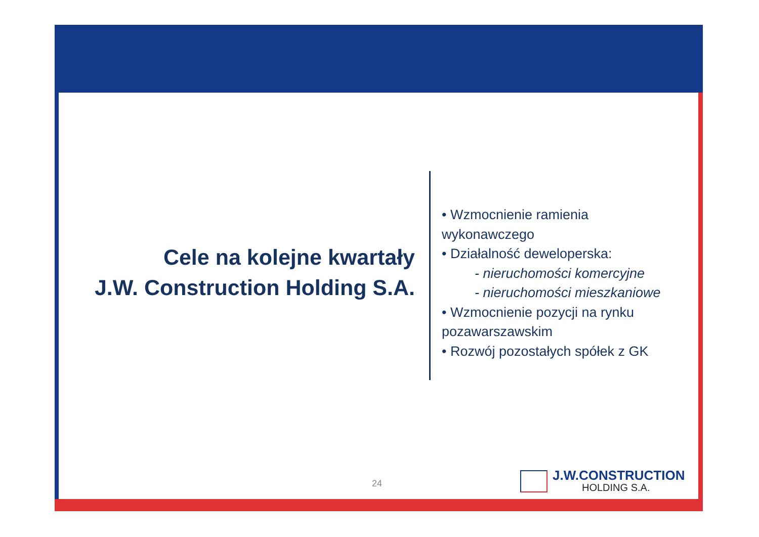Cele na kolejne kwartały
J.W. Construction Holding S.A.
• Wzmocnienie ramienia wykonawczego
• Działalność deweloperska:
- nieruchomości komercyjne
- nieruchomości mieszkaniowe
• Wzmocnienie pozycji na rynku pozawarszawskim
• Rozwój pozostałych spółek z GK
24
J.W.CONSTRUCTION
HOLDING S.A.